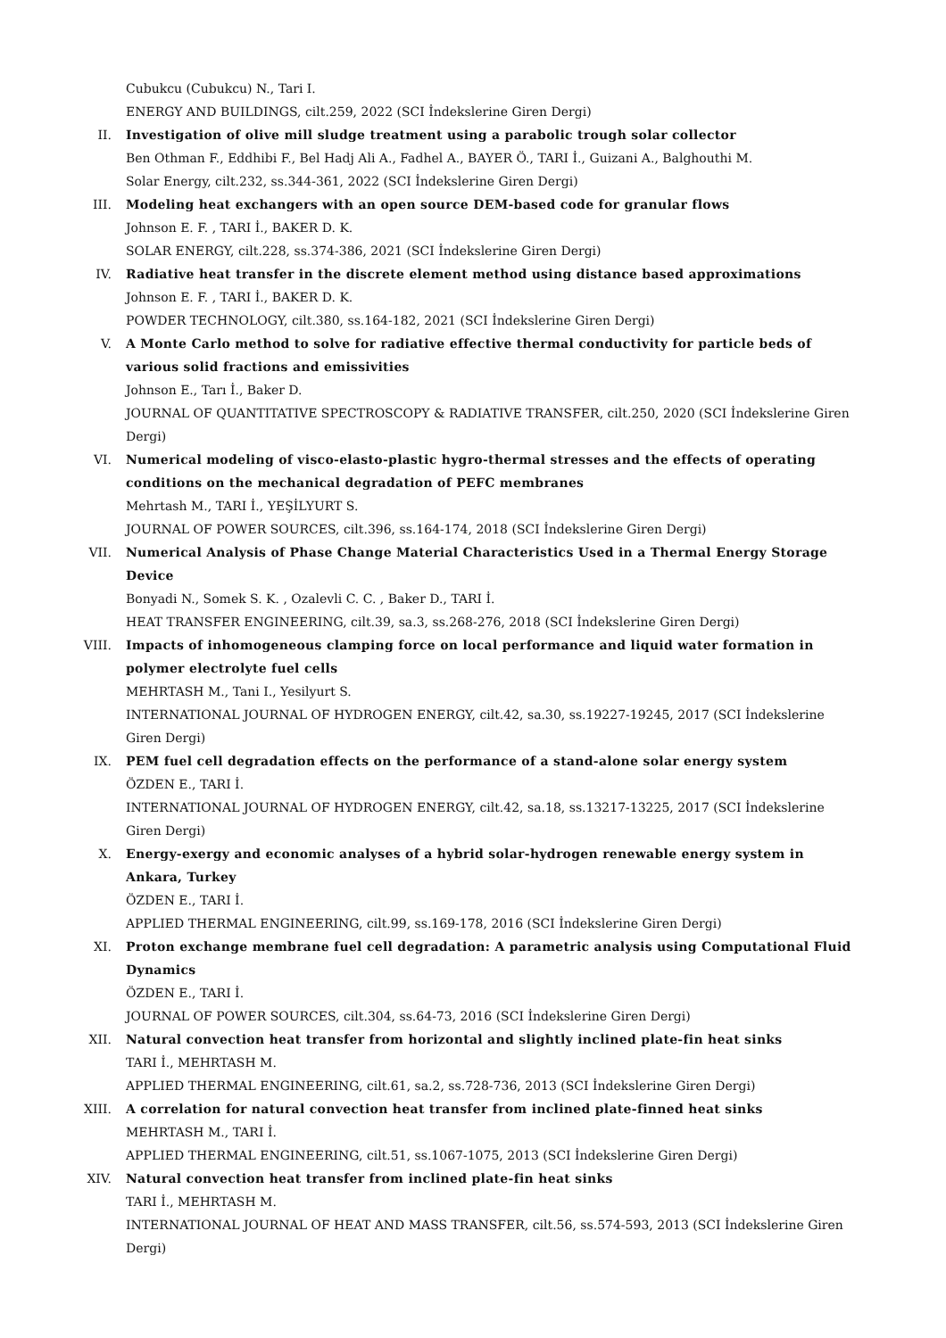Cubukcu (Cubukcu) N., Tari I.
ENERGY AND BUILDINGS, cilt.259, 2022 (SCI İndekslerine Giren Dergi)
II. Investigation of olive mill sludge treatment using a parabolic trough solar collector
Ben Othman F., Eddhibi F., Bel Hadj Ali A., Fadhel A., BAYER Ö., TARI İ., Guizani A., Balghouthi M.
Solar Energy, cilt.232, ss.344-361, 2022 (SCI İndekslerine Giren Dergi)
III. Modeling heat exchangers with an open source DEM-based code for granular flows
Johnson E. F. , TARI İ., BAKER D. K.
SOLAR ENERGY, cilt.228, ss.374-386, 2021 (SCI İndekslerine Giren Dergi)
IV. Radiative heat transfer in the discrete element method using distance based approximations
Johnson E. F. , TARI İ., BAKER D. K.
POWDER TECHNOLOGY, cilt.380, ss.164-182, 2021 (SCI İndekslerine Giren Dergi)
V. A Monte Carlo method to solve for radiative effective thermal conductivity for particle beds of various solid fractions and emissivities
Johnson E., Tarı İ., Baker D.
JOURNAL OF QUANTITATIVE SPECTROSCOPY & RADIATIVE TRANSFER, cilt.250, 2020 (SCI İndekslerine Giren Dergi)
VI. Numerical modeling of visco-elasto-plastic hygro-thermal stresses and the effects of operating conditions on the mechanical degradation of PEFC membranes
Mehrtash M., TARI İ., YEŞİLYURT S.
JOURNAL OF POWER SOURCES, cilt.396, ss.164-174, 2018 (SCI İndekslerine Giren Dergi)
VII. Numerical Analysis of Phase Change Material Characteristics Used in a Thermal Energy Storage Device
Bonyadi N., Somek S. K. , Ozalevli C. C. , Baker D., TARI İ.
HEAT TRANSFER ENGINEERING, cilt.39, sa.3, ss.268-276, 2018 (SCI İndekslerine Giren Dergi)
VIII. Impacts of inhomogeneous clamping force on local performance and liquid water formation in polymer electrolyte fuel cells
MEHRTASH M., Tani I., Yesilyurt S.
INTERNATIONAL JOURNAL OF HYDROGEN ENERGY, cilt.42, sa.30, ss.19227-19245, 2017 (SCI İndekslerine Giren Dergi)
IX. PEM fuel cell degradation effects on the performance of a stand-alone solar energy system
ÖZDEN E., TARI İ.
INTERNATIONAL JOURNAL OF HYDROGEN ENERGY, cilt.42, sa.18, ss.13217-13225, 2017 (SCI İndekslerine Giren Dergi)
X. Energy-exergy and economic analyses of a hybrid solar-hydrogen renewable energy system in Ankara, Turkey
ÖZDEN E., TARI İ.
APPLIED THERMAL ENGINEERING, cilt.99, ss.169-178, 2016 (SCI İndekslerine Giren Dergi)
XI. Proton exchange membrane fuel cell degradation: A parametric analysis using Computational Fluid Dynamics
ÖZDEN E., TARI İ.
JOURNAL OF POWER SOURCES, cilt.304, ss.64-73, 2016 (SCI İndekslerine Giren Dergi)
XII. Natural convection heat transfer from horizontal and slightly inclined plate-fin heat sinks
TARI İ., MEHRTASH M.
APPLIED THERMAL ENGINEERING, cilt.61, sa.2, ss.728-736, 2013 (SCI İndekslerine Giren Dergi)
XIII. A correlation for natural convection heat transfer from inclined plate-finned heat sinks
MEHRTASH M., TARI İ.
APPLIED THERMAL ENGINEERING, cilt.51, ss.1067-1075, 2013 (SCI İndekslerine Giren Dergi)
XIV. Natural convection heat transfer from inclined plate-fin heat sinks
TARI İ., MEHRTASH M.
INTERNATIONAL JOURNAL OF HEAT AND MASS TRANSFER, cilt.56, ss.574-593, 2013 (SCI İndekslerine Giren Dergi)